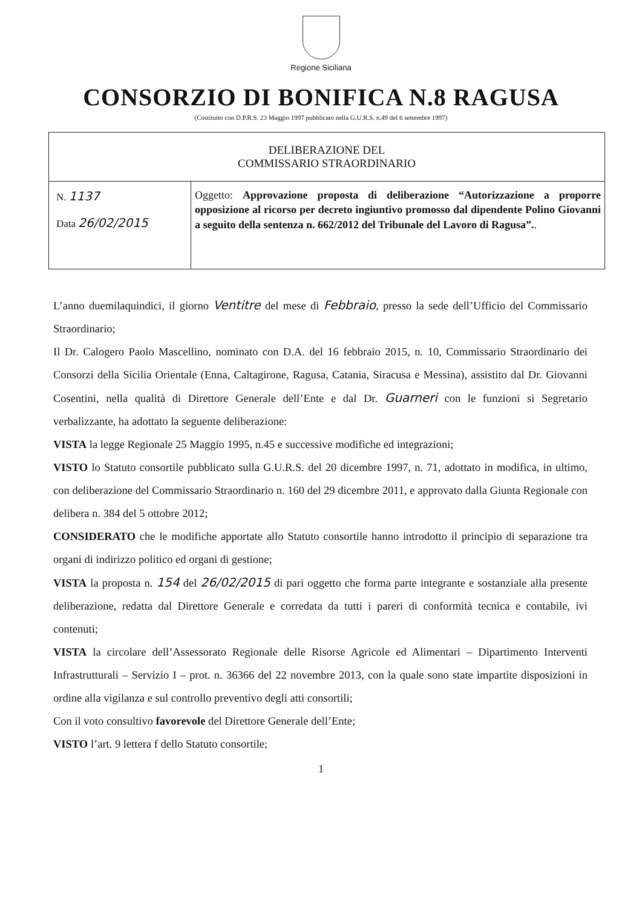Regione Siciliana
CONSORZIO DI BONIFICA N.8 RAGUSA
(Costituito con D.P.R.S. 23 Maggio 1997 pubblicato nella G.U.R.S. n.49 del 6 settembre 1997)
| DELIBERAZIONE DEL COMMISSARIO STRAORDINARIO | |
| N. 1137 Data 26/02/2015 | Oggetto: Approvazione proposta di deliberazione “Autorizzazione a proporre opposizione al ricorso per decreto ingiuntivo promosso dal dipendente Polino Giovanni a seguito della sentenza n. 662/2012 del Tribunale del Lavoro di Ragusa”. . |
L’anno duemilaquindici, il giorno Ventitre del mese di Febbraio, presso la sede dell’Ufficio del Commissario Straordinario;
Il Dr. Calogero Paolo Mascellino, nominato con D.A. del 16 febbraio 2015, n. 10, Commissario Straordinario dei Consorzi della Sicilia Orientale (Enna, Caltagirone, Ragusa, Catania, Siracusa e Messina), assistito dal Dr. Giovanni Cosentini, nella qualità di Direttore Generale dell’Ente e dal Dr. Guarneri con le funzioni si Segretario verbalizzante, ha adottato la seguente deliberazione:
VISTA la legge Regionale 25 Maggio 1995, n.45 e successive modifiche ed integrazioni;
VISTO lo Statuto consortile pubblicato sulla G.U.R.S. del 20 dicembre 1997, n. 71, adottato in modifica, in ultimo, con deliberazione del Commissario Straordinario n. 160 del 29 dicembre 2011, e approvato dalla Giunta Regionale con delibera n. 384 del 5 ottobre 2012;
CONSIDERATO che le modifiche apportate allo Statuto consortile hanno introdotto il principio di separazione tra organi di indirizzo politico ed organi di gestione;
VISTA la proposta n. 154 del 26/02/2015 di pari oggetto che forma parte integrante e sostanziale alla presente deliberazione, redatta dal Direttore Generale e corredata da tutti i pareri di conformità tecnica e contabile, ivi contenuti;
VISTA la circolare dell’Assessorato Regionale delle Risorse Agricole ed Alimentari – Dipartimento Interventi Infrastrutturali – Servizio I – prot. n. 36366 del 22 novembre 2013, con la quale sono state impartite disposizioni in ordine alla vigilanza e sul controllo preventivo degli atti consortili;
Con il voto consultivo favorevole del Direttore Generale dell’Ente;
VISTO l’art. 9 lettera f dello Statuto consortile;
1